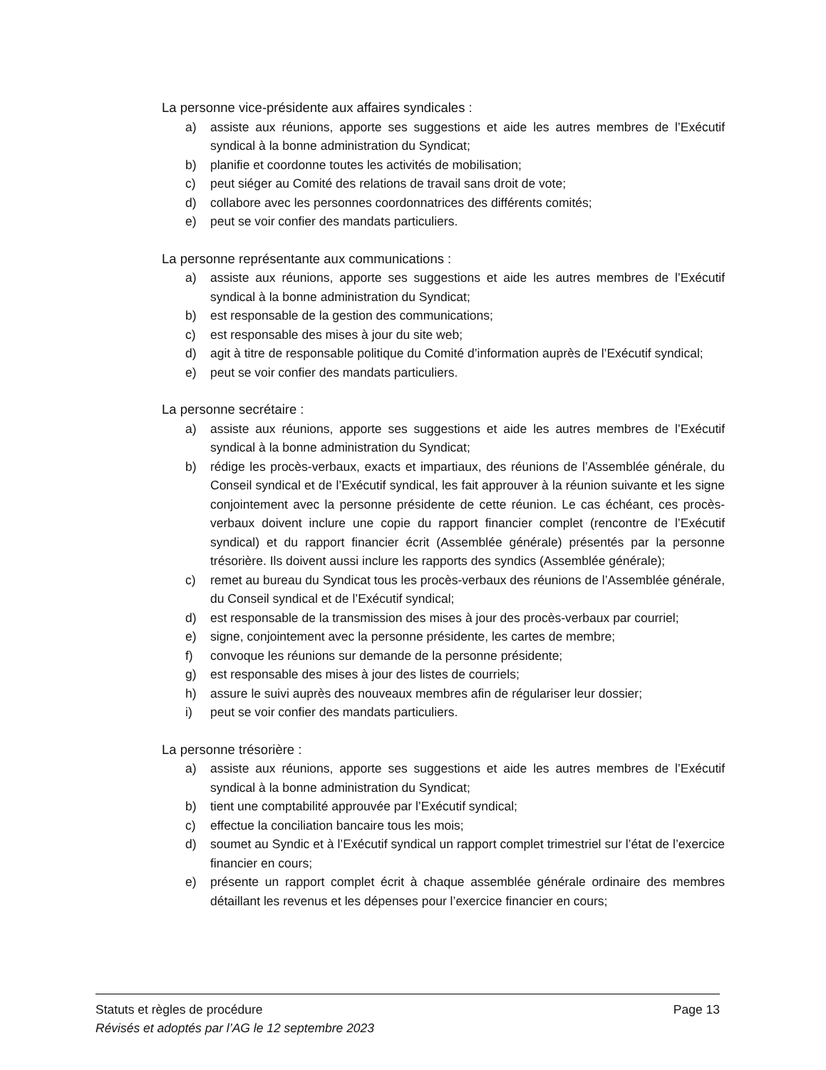La personne vice-présidente aux affaires syndicales :
a) assiste aux réunions, apporte ses suggestions et aide les autres membres de l’Exécutif syndical à la bonne administration du Syndicat;
b) planifie et coordonne toutes les activités de mobilisation;
c) peut siéger au Comité des relations de travail sans droit de vote;
d) collabore avec les personnes coordonnatrices des différents comités;
e) peut se voir confier des mandats particuliers.
La personne représentante aux communications :
a) assiste aux réunions, apporte ses suggestions et aide les autres membres de l’Exécutif syndical à la bonne administration du Syndicat;
b) est responsable de la gestion des communications;
c) est responsable des mises à jour du site web;
d) agit à titre de responsable politique du Comité d’information auprès de l’Exécutif syndical;
e) peut se voir confier des mandats particuliers.
La personne secrétaire :
a) assiste aux réunions, apporte ses suggestions et aide les autres membres de l’Exécutif syndical à la bonne administration du Syndicat;
b) rédige les procès-verbaux, exacts et impartiaux, des réunions de l’Assemblée générale, du Conseil syndical et de l’Exécutif syndical, les fait approuver à la réunion suivante et les signe conjointement avec la personne présidente de cette réunion. Le cas échéant, ces procès-verbaux doivent inclure une copie du rapport financier complet (rencontre de l’Exécutif syndical) et du rapport financier écrit (Assemblée générale) présentés par la personne trésorière. Ils doivent aussi inclure les rapports des syndics (Assemblée générale);
c) remet au bureau du Syndicat tous les procès-verbaux des réunions de l’Assemblée générale, du Conseil syndical et de l’Exécutif syndical;
d) est responsable de la transmission des mises à jour des procès-verbaux par courriel;
e) signe, conjointement avec la personne présidente, les cartes de membre;
f) convoque les réunions sur demande de la personne présidente;
g) est responsable des mises à jour des listes de courriels;
h) assure le suivi auprès des nouveaux membres afin de régulariser leur dossier;
i) peut se voir confier des mandats particuliers.
La personne trésorière :
a) assiste aux réunions, apporte ses suggestions et aide les autres membres de l’Exécutif syndical à la bonne administration du Syndicat;
b) tient une comptabilité approuvée par l’Exécutif syndical;
c) effectue la conciliation bancaire tous les mois;
d) soumet au Syndic et à l’Exécutif syndical un rapport complet trimestriel sur l’état de l’exercice financier en cours;
e) présente un rapport complet écrit à chaque assemblée générale ordinaire des membres détaillant les revenus et les dépenses pour l’exercice financier en cours;
Statuts et règles de procédure Page 13
Révisés et adoptés par l’AG le 12 septembre 2023